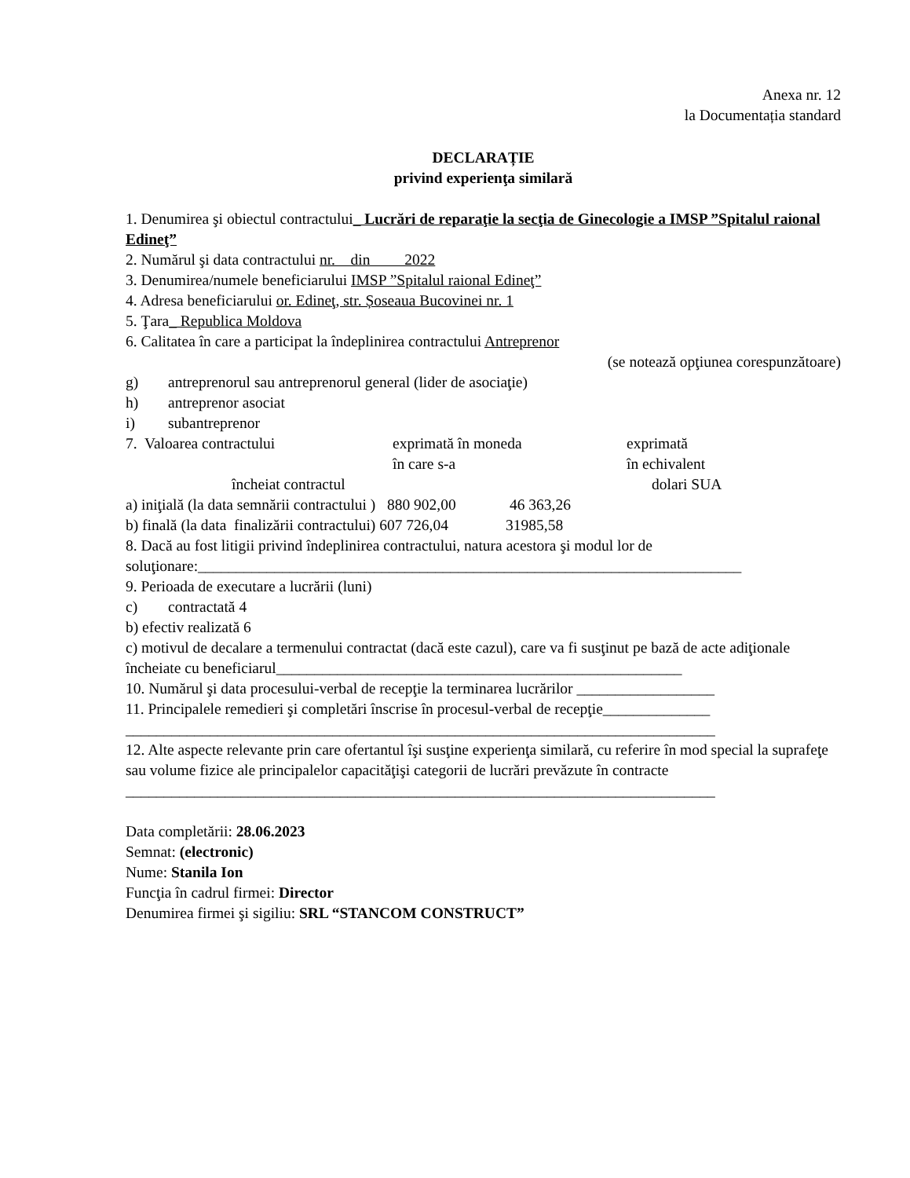Anexa nr. 12
la Documentația standard
DECLARAȚIE
privind experienţa similară
1. Denumirea şi obiectul contractului_ Lucrări de reparaţie la secţia de Ginecologie a IMSP ”Spitalul raional Edineţ”
2. Numărul şi data contractului nr. din 2022
3. Denumirea/numele beneficiarului IMSP ”Spitalul raional Edineţ”
4. Adresa beneficiarului or. Edineţ, str. Șoseaua Bucovinei nr. 1
5. Ţara_ Republica Moldova
6. Calitatea în care a participat la îndeplinirea contractului Antreprenor
(se notează opţiunea corespunzătoare)
g) antreprenorul sau antreprenorul general (lider de asociaţie)
h) antreprenor asociat
i) subantreprenor
7. Valoarea contractului exprimată în moneda
în care s-a
exprimată
în echivalent
încheiat contractul dolari SUA
a) iniţială (la data semnării contractului ) 880 902,00 46 363,26
b) finală (la data finalizării contractului) 607 726,04 31985,58
8. Dacă au fost litigii privind îndeplinirea contractului, natura acestora şi modul lor de soluţionare:_______________________________________________________________________
9. Perioada de executare a lucrării (luni)
c) contractată 4
b) efectiv realizată 6
c) motivul de decalare a termenului contractat (dacă este cazul), care va fi susţinut pe bază de acte adiţionale încheiate cu beneficiarul_____________________________________________________
10. Numărul şi data procesului-verbal de recepţie la terminarea lucrărilor __________________
11. Principalele remedieri şi completări înscrise în procesul-verbal de recepţie______________
_____________________________________________________________________________
12. Alte aspecte relevante prin care ofertantul îşi susţine experienţa similară, cu referire în mod special la suprafeţe sau volume fizice ale principalelor capacităţişi categorii de lucrări prevăzute în contracte
_____________________________________________________________________________
Data completării: 28.06.2023
Semnat: (electronic)
Nume: Stanila Ion
Funcţia în cadrul firmei: Director
Denumirea firmei şi sigiliu: SRL “STANCOM CONSTRUCT”